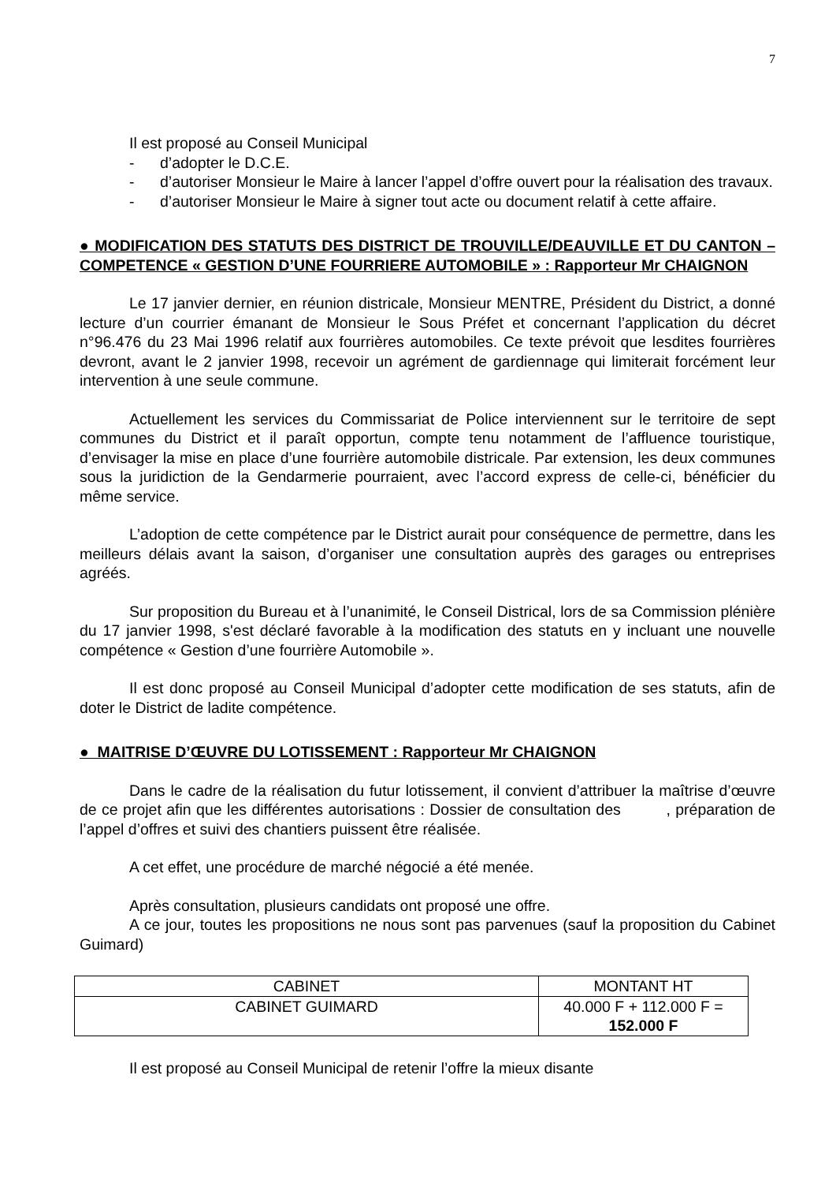7
Il est proposé au Conseil Municipal
- d’adopter le D.C.E.
- d’autoriser Monsieur le Maire à lancer l’appel d’offre ouvert pour la réalisation des travaux.
- d’autoriser Monsieur le Maire à signer tout acte ou document relatif à cette affaire.
● MODIFICATION DES STATUTS DES DISTRICT DE TROUVILLE/DEAUVILLE ET DU CANTON – COMPETENCE « GESTION D’UNE FOURRIERE AUTOMOBILE » : Rapporteur Mr CHAIGNON
Le 17 janvier dernier, en réunion districale, Monsieur MENTRE, Président du District, a donné lecture d’un courrier émanant de Monsieur le Sous Préfet et concernant l’application du décret n°96.476 du 23 Mai 1996 relatif aux fourrières automobiles. Ce texte prévoit que lesdites fourrières devront, avant le 2 janvier 1998, recevoir un agrément de gardiennage qui limiterait forcément leur intervention à une seule commune.
Actuellement les services du Commissariat de Police interviennent sur le territoire de sept communes du District et il paraît opportun, compte tenu notamment de l’affluence touristique, d’envisager la mise en place d’une fourrière automobile districale. Par extension, les deux communes sous la juridiction de la Gendarmerie pourraient, avec l’accord express de celle-ci, bénéficier du même service.
L’adoption de cette compétence par le District aurait pour conséquence de permettre, dans les meilleurs délais avant la saison, d’organiser une consultation auprès des garages ou entreprises agréés.
Sur proposition du Bureau et à l’unanimité, le Conseil Districal, lors de sa Commission plénière du 17 janvier 1998, s'est déclaré favorable à la modification des statuts en y incluant une nouvelle compétence « Gestion d’une fourrière Automobile ».
Il est donc proposé au Conseil Municipal d’adopter cette modification de ses statuts, afin de doter le District de ladite compétence.
● MAITRISE D’ŒUVRE DU LOTISSEMENT : Rapporteur Mr CHAIGNON
Dans le cadre de la réalisation du futur lotissement, il convient d’attribuer la maîtrise d’œuvre de ce projet afin que les différentes autorisations : Dossier de consultation des , préparation de l’appel d’offres et suivi des chantiers puissent être réalisée.
A cet effet, une procédure de marché négocié a été menée.
Après consultation, plusieurs candidats ont proposé une offre.
A ce jour, toutes les propositions ne nous sont pas parvenues (sauf la proposition du Cabinet Guimard)
| CABINET | MONTANT HT |
| CABINET GUIMARD | 40.000 F + 112.000 F = 152.000 F |
Il est proposé au Conseil Municipal de retenir l’offre la mieux disante